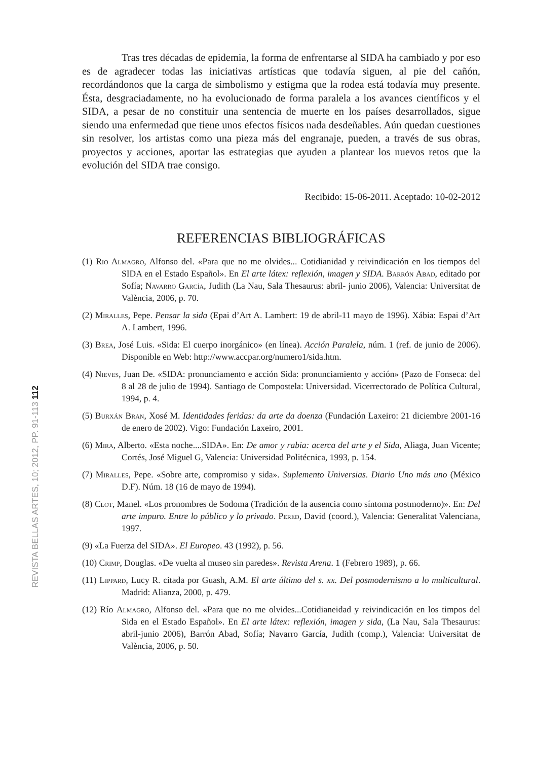REVISTA BELLAS ARTES, 10; 2012, PP. 91-113 112
Tras tres décadas de epidemia, la forma de enfrentarse al SIDA ha cambiado y por eso es de agradecer todas las iniciativas artísticas que todavía siguen, al pie del cañón, recordándonos que la carga de simbolismo y estigma que la rodea está todavía muy presente. Ésta, desgraciadamente, no ha evolucionado de forma paralela a los avances científicos y el SIDA, a pesar de no constituir una sentencia de muerte en los países desarrollados, sigue siendo una enfermedad que tiene unos efectos físicos nada desdeñables. Aún quedan cuestiones sin resolver, los artistas como una pieza más del engranaje, pueden, a través de sus obras, proyectos y acciones, aportar las estrategias que ayuden a plantear los nuevos retos que la evolución del SIDA trae consigo.
Recibido: 15-06-2011. Aceptado: 10-02-2012
REFERENCIAS BIBLIOGRÁFICAS
(1) Rio Almagro, Alfonso del. «Para que no me olvides... Cotidianidad y reivindicación en los tiempos del SIDA en el Estado Español». En El arte látex: reflexión, imagen y SIDA. Barrón Abad, editado por Sofía; Navarro García, Judith (La Nau, Sala Thesaurus: abril- junio 2006), Valencia: Universitat de València, 2006, p. 70.
(2) Miralles, Pepe. Pensar la sida (Epai d’Art A. Lambert: 19 de abril-11 mayo de 1996). Xábia: Espai d’Art A. Lambert, 1996.
(3) Brea, José Luis. «Sida: El cuerpo inorgánico» (en línea). Acción Paralela, núm. 1 (ref. de junio de 2006). Disponible en Web: http://www.accpar.org/numero1/sida.htm.
(4) Nieves, Juan De. «SIDA: pronunciamento e acción Sida: pronunciamiento y acción» (Pazo de Fonseca: del 8 al 28 de julio de 1994). Santiago de Compostela: Universidad. Vicerrectorado de Política Cultural, 1994, p. 4.
(5) Burxán Bran, Xosé M. Identidades feridas: da arte da doenza (Fundación Laxeiro: 21 diciembre 2001-16 de enero de 2002). Vigo: Fundación Laxeiro, 2001.
(6) Mira, Alberto. «Esta noche....SIDA». En: De amor y rabia: acerca del arte y el Sida, Aliaga, Juan Vicente; Cortés, José Miguel G, Valencia: Universidad Politécnica, 1993, p. 154.
(7) Miralles, Pepe. «Sobre arte, compromiso y sida». Suplemento Universias. Diario Uno más uno (México D.F). Núm. 18 (16 de mayo de 1994).
(8) Clot, Manel. «Los pronombres de Sodoma (Tradición de la ausencia como síntoma postmoderno)». En: Del arte impuro. Entre lo público y lo privado. Pered, David (coord.), Valencia: Generalitat Valenciana, 1997.
(9) «La Fuerza del SIDA». El Europeo. 43 (1992), p. 56.
(10) Crimp, Douglas. «De vuelta al museo sin paredes». Revista Arena. 1 (Febrero 1989), p. 66.
(11) Lippard, Lucy R. citada por Guash, A.M. El arte último del s. xx. Del posmodernismo a lo multicultural. Madrid: Alianza, 2000, p. 479.
(12) Río Almagro, Alfonso del. «Para que no me olvides...Cotidianeidad y reivindicación en los timpos del Sida en el Estado Español». En El arte látex: reflexión, imagen y sida, (La Nau, Sala Thesaurus: abril-junio 2006), Barrón Abad, Sofía; Navarro García, Judith (comp.), Valencia: Universitat de València, 2006, p. 50.